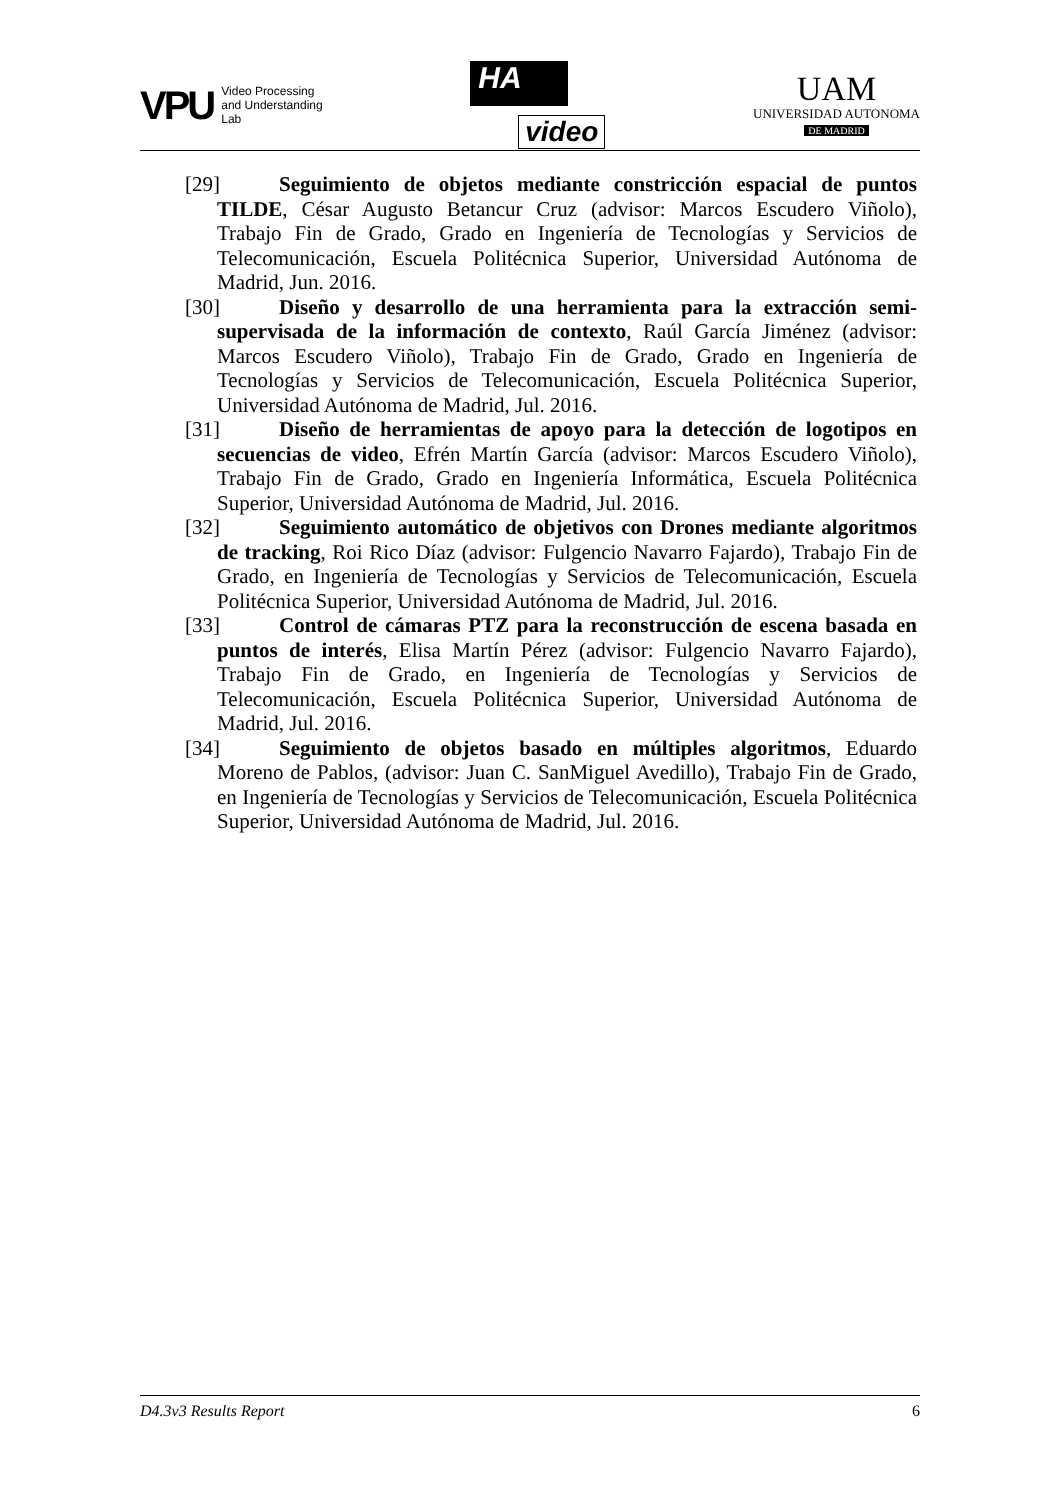VPU
Video Processing
and Understanding
Lab
HA
video
UAM
UNIVERSIDAD AUTONOMA
DE MADRID
[29] Seguimiento de objetos mediante constricción espacial de puntos TILDE, César Augusto Betancur Cruz (advisor: Marcos Escudero Viñolo), Trabajo Fin de Grado, Grado en Ingeniería de Tecnologías y Servicios de Telecomunicación, Escuela Politécnica Superior, Universidad Autónoma de Madrid, Jun. 2016.
[30] Diseño y desarrollo de una herramienta para la extracción semi-supervisada de la información de contexto, Raúl García Jiménez (advisor: Marcos Escudero Viñolo), Trabajo Fin de Grado, Grado en Ingeniería de Tecnologías y Servicios de Telecomunicación, Escuela Politécnica Superior, Universidad Autónoma de Madrid, Jul. 2016.
[31] Diseño de herramientas de apoyo para la detección de logotipos en secuencias de video, Efrén Martín García (advisor: Marcos Escudero Viñolo), Trabajo Fin de Grado, Grado en Ingeniería Informática, Escuela Politécnica Superior, Universidad Autónoma de Madrid, Jul. 2016.
[32] Seguimiento automático de objetivos con Drones mediante algoritmos de tracking, Roi Rico Díaz (advisor: Fulgencio Navarro Fajardo), Trabajo Fin de Grado, en Ingeniería de Tecnologías y Servicios de Telecomunicación, Escuela Politécnica Superior, Universidad Autónoma de Madrid, Jul. 2016.
[33] Control de cámaras PTZ para la reconstrucción de escena basada en puntos de interés, Elisa Martín Pérez (advisor: Fulgencio Navarro Fajardo), Trabajo Fin de Grado, en Ingeniería de Tecnologías y Servicios de Telecomunicación, Escuela Politécnica Superior, Universidad Autónoma de Madrid, Jul. 2016.
[34] Seguimiento de objetos basado en múltiples algoritmos, Eduardo Moreno de Pablos, (advisor: Juan C. SanMiguel Avedillo), Trabajo Fin de Grado, en Ingeniería de Tecnologías y Servicios de Telecomunicación, Escuela Politécnica Superior, Universidad Autónoma de Madrid, Jul. 2016.
D4.3v3 Results Report 6